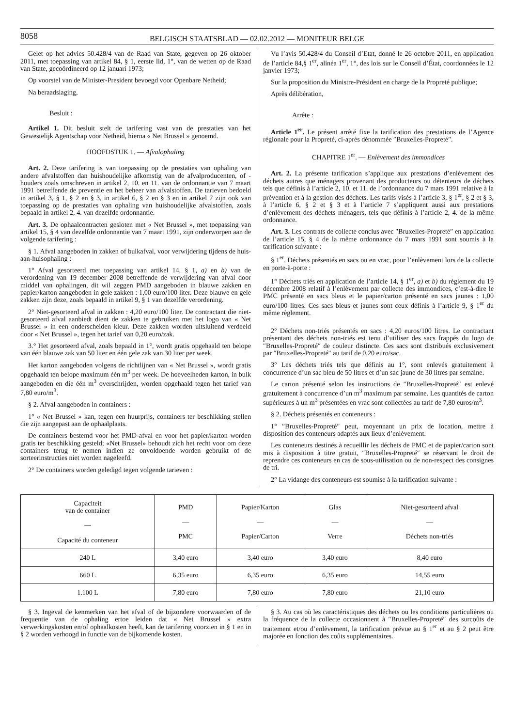8058
BELGISCH STAATSBLAD — 02.02.2012 — MONITEUR BELGE
Gelet op het advies 50.428/4 van de Raad van State, gegeven op 26 oktober 2011, met toepassing van artikel 84, § 1, eerste lid, 1°, van de wetten op de Raad van State, gecoördineerd op 12 januari 1973;
Op voorstel van de Minister-President bevoegd voor Openbare Netheid;
Na beraadslaging,
Besluit :
Artikel 1. Dit besluit stelt de tarifering vast van de prestaties van het Gewestelijk Agentschap voor Netheid, hierna « Net Brussel » genoemd.
HOOFDSTUK 1. — Afvalophaling
Art. 2. Deze tarifering is van toepassing op de prestaties van ophaling van andere afvalstoffen dan huishoudelijke afkomstig van de afvalproducenten, of -houders zoals omschreven in artikel 2, 10. en 11. van de ordonnantie van 7 maart 1991 betreffende de preventie en het beheer van afvalstoffen. De tarieven bedoeld in artikel 3, § 1, § 2 en § 3, in artikel 6, § 2 en § 3 en in artikel 7 zijn ook van toepassing op de prestaties van ophaling van huishoudelijke afvalstoffen, zoals bepaald in artikel 2, 4. van dezelfde ordonnantie.
Art. 3. De ophaalcontracten gesloten met « Net Brussel », met toepassing van artikel 15, § 4 van dezelfde ordonnantie van 7 maart 1991, zijn onderworpen aan de volgende tarifering :
§ 1. Afval aangeboden in zakken of bulkafval, voor verwijdering tijdens de huis-aan-huisophaling :
1° Afval gesorteerd met toepassing van artikel 14, § 1, a) en b) van de verordening van 19 december 2008 betreffende de verwijdering van afval door middel van ophalingen, dit wil zeggen PMD aangeboden in blauwe zakken en papier/karton aangeboden in gele zakken : 1,00 euro/100 liter. Deze blauwe en gele zakken zijn deze, zoals bepaald in artikel 9, § 1 van dezelfde verordening.
2° Niet-gesorteerd afval in zakken : 4,20 euro/100 liter. De contractant die niet-gesorteerd afval aanbiedt dient de zakken te gebruiken met het logo van « Net Brussel » in een onderscheiden kleur. Deze zakken worden uitsluitend verdeeld door « Net Brussel », tegen het tarief van 0,20 euro/zak.
3.° Het gesorteerd afval, zoals bepaald in 1°, wordt gratis opgehaald ten belope van één blauwe zak van 50 liter en één gele zak van 30 liter per week.
Het karton aangeboden volgens de richtlijnen van « Net Brussel », wordt gratis opgehaald ten belope maximum één m<sup>3</sup> per week. De hoeveelheden karton, in bulk aangeboden en die één m<sup>3</sup> overschrijden, worden opgehaald tegen het tarief van 7,80 euro/m<sup>3</sup>.
§ 2. Afval aangeboden in containers :
1° « Net Brussel » kan, tegen een huurprijs, containers ter beschikking stellen die zijn aangepast aan de ophaalplaats.
De containers bestemd voor het PMD-afval en voor het papier/karton worden gratis ter beschikking gesteld; «Net Brussel» behoudt zich het recht voor om deze containers terug te nemen indien ze onvoldoende worden gebruikt of de sorteerinstructies niet worden nageleefd.
2° De containers worden geledigd tegen volgende tarieven :
Vu l’avis 50.428/4 du Conseil d’Etat, donné le 26 octobre 2011, en application de l’article 84,§ 1<sup>er</sup>, alinéa 1<sup>er</sup>, 1°, des lois sur le Conseil d’État, coordonnées le 12 janvier 1973;
Sur la proposition du Ministre-Président en charge de la Propreté publique;
Après délibération,
Arrête :
Article 1<sup>er</sup>. Le présent arrêté fixe la tarification des prestations de l’Agence régionale pour la Propreté, ci-après dénommée ″Bruxelles-Propreté″.
CHAPITRE 1<sup>er</sup>. — Enlèvement des immondices
Art. 2. La présente tarification s’applique aux prestations d’enlèvement des déchets autres que ménagers provenant des producteurs ou détenteurs de déchets tels que définis à l’article 2, 10. et 11. de l’ordonnance du 7 mars 1991 relative à la prévention et à la gestion des déchets. Les tarifs visés à l’article 3, § 1<sup>er</sup>, § 2 et § 3, à l’article 6, § 2 et § 3 et à l’article 7 s’appliquent aussi aux prestations d’enlèvement des déchets ménagers, tels que définis à l’article 2, 4. de la même ordonnance.
Art. 3. Les contrats de collecte conclus avec ″Bruxelles-Propreté″ en application de l’article 15, § 4 de la même ordonnance du 7 mars 1991 sont soumis à la tarification suivante :
§ 1<sup>er</sup>. Déchets présentés en sacs ou en vrac, pour l’enlèvement lors de la collecte en porte-à-porte :
1° Déchets triés en application de l’article 14, § 1<sup>er</sup>, a) et b) du règlement du 19 décembre 2008 relatif à l’enlèvement par collecte des immondices, c’est-à-dire le PMC présenté en sacs bleus et le papier/carton présenté en sacs jaunes : 1,00 euro/100 litres. Ces sacs bleus et jaunes sont ceux définis à l’article 9, § 1<sup>er</sup> du même règlement.
2° Déchets non-triés présentés en sacs : 4,20 euros/100 litres. Le contractant présentant des déchets non-triés est tenu d’utiliser des sacs frappés du logo de ″Bruxelles-Propreté″ de couleur distincte. Ces sacs sont distribués exclusivement par ″Bruxelles-Propreté″ au tarif de 0,20 euro/sac.
3° Les déchets triés tels que définis au 1°, sont enlevés gratuitement à concurrence d’un sac bleu de 50 litres et d’un sac jaune de 30 litres par semaine.
Le carton présenté selon les instructions de ″Bruxelles-Propreté″ est enlevé gratuitement à concurrence d’un m<sup>3</sup> maximum par semaine. Les quantités de carton supérieures à un m<sup>3</sup> présentées en vrac sont collectées au tarif de 7,80 euros/m<sup>3</sup>.
§ 2. Déchets présentés en conteneurs :
1° ″Bruxelles-Propreté″ peut, moyennant un prix de location, mettre à disposition des conteneurs adaptés aux lieux d’enlèvement.
Les conteneurs destinés à recueillir les déchets de PMC et de papier/carton sont mis à disposition à titre gratuit, ″Bruxelles-Propreté″ se réservant le droit de reprendre ces conteneurs en cas de sous-utilisation ou de non-respect des consignes de tri.
2° La vidange des conteneurs est soumise à la tarification suivante :
| Capaciteit van de container — Capacité du conteneur | PMD — PMC | Papier/Karton — Papier/Carton | Glas — Verre | Niet-gesorteerd afval — Déchets non-triés |
| --- | --- | --- | --- | --- |
| 240 L | 3,40 euro | 3,40 euro | 3,40 euro | 8,40 euro |
| 660 L | 6,35 euro | 6,35 euro | 6,35 euro | 14,55 euro |
| 1.100 L | 7,80 euro | 7,80 euro | 7,80 euro | 21,10 euro |
§ 3. Ingeval de kenmerken van het afval of de bijzondere voorwaarden of de frequentie van de ophaling ertoe leiden dat « Net Brussel » extra verwerkingskosten en/of ophaalkosten heeft, kan de tarifering voorzien in § 1 en in § 2 worden verhoogd in functie van de bijkomende kosten.
§ 3. Au cas où les caractéristiques des déchets ou les conditions particulières ou la fréquence de la collecte occasionnent à ″Bruxelles-Propreté″ des surcoûts de traitement et/ou d’enlèvement, la tarification prévue au § 1<sup>er</sup> et au § 2 peut être majorée en fonction des coûts supplémentaires.